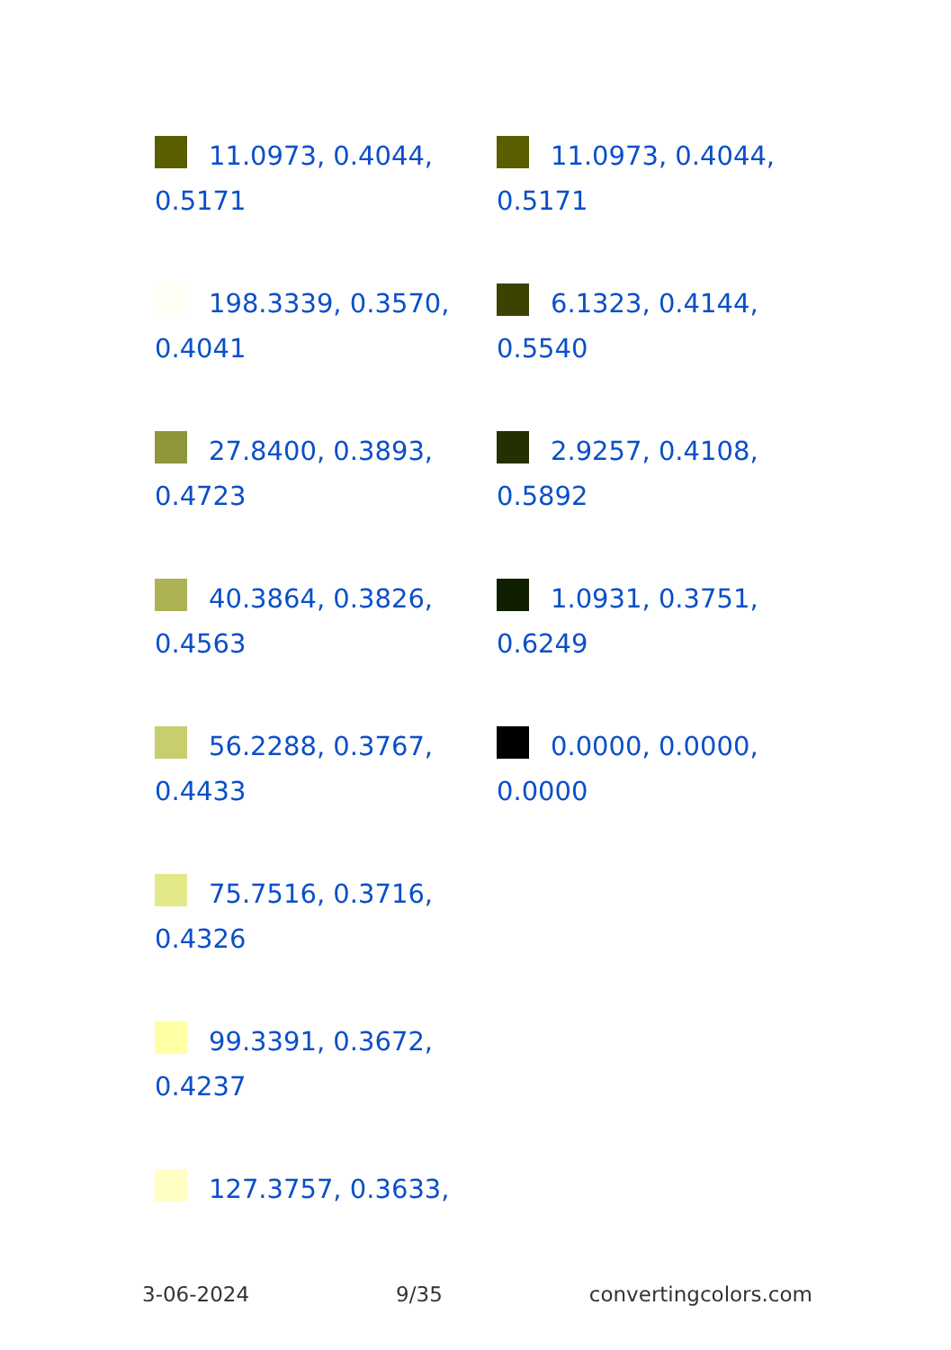11.0973, 0.4044, 0.5171
198.3339, 0.3570, 0.4041
27.8400, 0.3893, 0.4723
40.3864, 0.3826, 0.4563
56.2288, 0.3767, 0.4433
75.7516, 0.3716, 0.4326
99.3391, 0.3672, 0.4237
127.3757, 0.3633,
11.0973, 0.4044, 0.5171
6.1323, 0.4144, 0.5540
2.9257, 0.4108, 0.5892
1.0931, 0.3751, 0.6249
0.0000, 0.0000, 0.0000
3-06-2024 9/35 convertingcolors.com